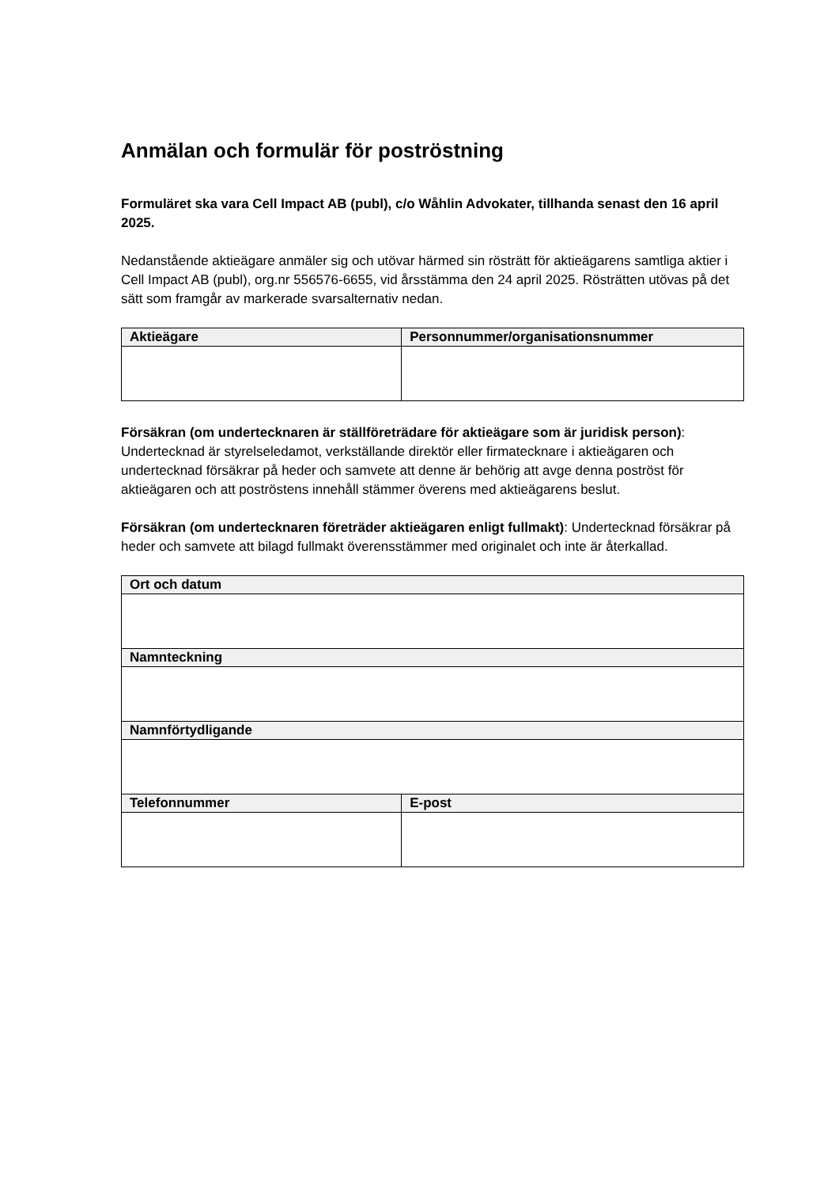Anmälan och formulär för poströstning
Formuläret ska vara Cell Impact AB (publ), c/o Wåhlin Advokater, tillhanda senast den 16 april 2025.
Nedanstående aktieägare anmäler sig och utövar härmed sin rösträtt för aktieägarens samtliga aktier i Cell Impact AB (publ), org.nr 556576-6655, vid årsstämma den 24 april 2025. Rösträtten utövas på det sätt som framgår av markerade svarsalternativ nedan.
| Aktieägare | Personnummer/organisationsnummer |
| --- | --- |
Försäkran (om undertecknaren är ställföreträdare för aktieägare som är juridisk person): Undertecknad är styrelseledamot, verkställande direktör eller firmatecknare i aktieägaren och undertecknad försäkrar på heder och samvete att denne är behörig att avge denna poströst för aktieägaren och att poströstens innehåll stämmer överens med aktieägarens beslut.
Försäkran (om undertecknaren företräder aktieägaren enligt fullmakt): Undertecknad försäkrar på heder och samvete att bilagd fullmakt överensstämmer med originalet och inte är återkallad.
| Ort och datum | |
| --- | --- |
| Namnteckning | |
| Namnförtydligande | |
| Telefonnummer | E-post |